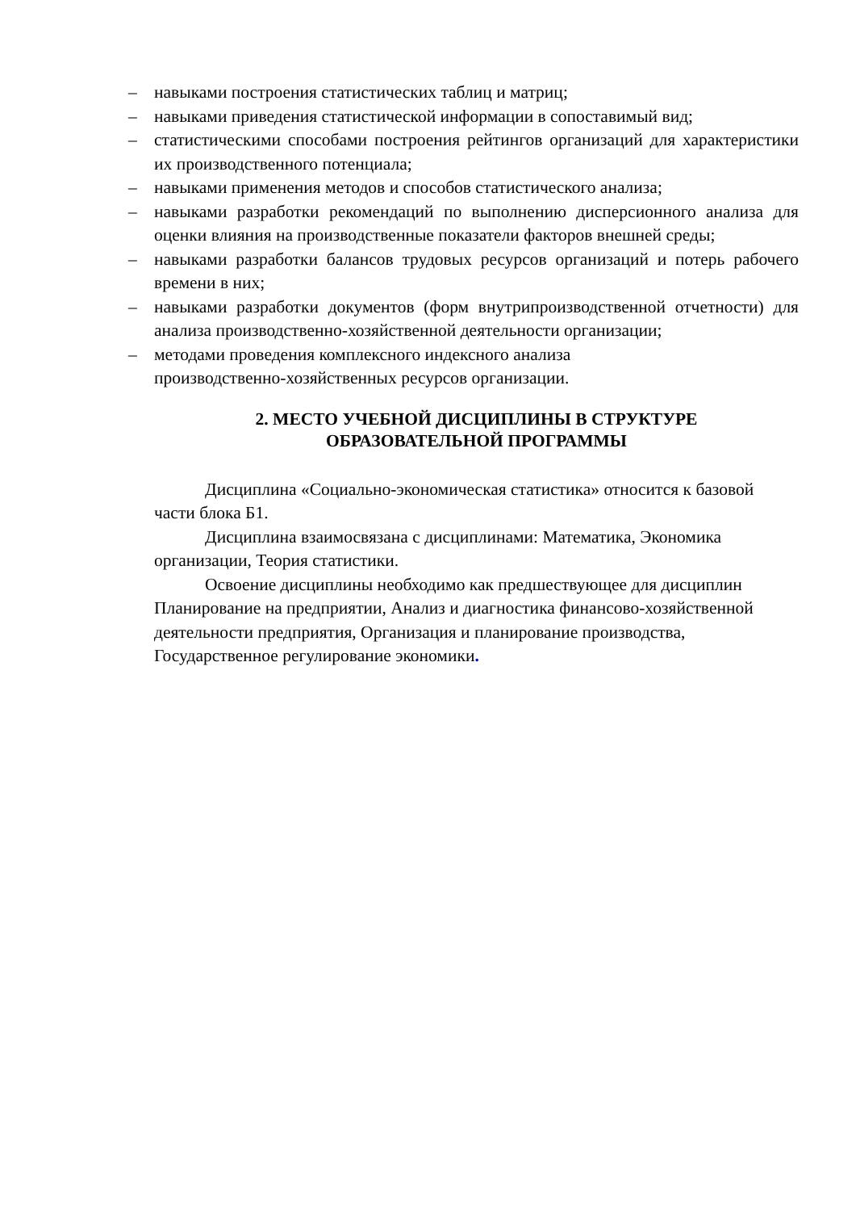– навыками построения статистических таблиц и матриц;
– навыками приведения статистической информации в сопоставимый вид;
– статистическими способами построения рейтингов организаций для характеристики их производственного потенциала;
– навыками применения методов и способов статистического анализа;
– навыками разработки рекомендаций по выполнению дисперсионного анализа для оценки влияния на производственные показатели факторов внешней среды;
– навыками разработки балансов трудовых ресурсов организаций и потерь рабочего времени в них;
– навыками разработки документов (форм внутрипроизводственной отчетности) для анализа производственно-хозяйственной деятельности организации;
– методами проведения комплексного индексного анализа
производственно-хозяйственных ресурсов организации.
2. МЕСТО УЧЕБНОЙ ДИСЦИПЛИНЫ В СТРУКТУРЕ
ОБРАЗОВАТЕЛЬНОЙ ПРОГРАММЫ
Дисциплина «Социально-экономическая статистика» относится к базовой части блока Б1.
Дисциплина взаимосвязана с дисциплинами: Математика, Экономика организации, Теория статистики.
Освоение дисциплины необходимо как предшествующее для дисциплин Планирование на предприятии, Анализ и диагностика финансово-хозяйственной деятельности предприятия, Организация и планирование производства, Государственное регулирование экономики.